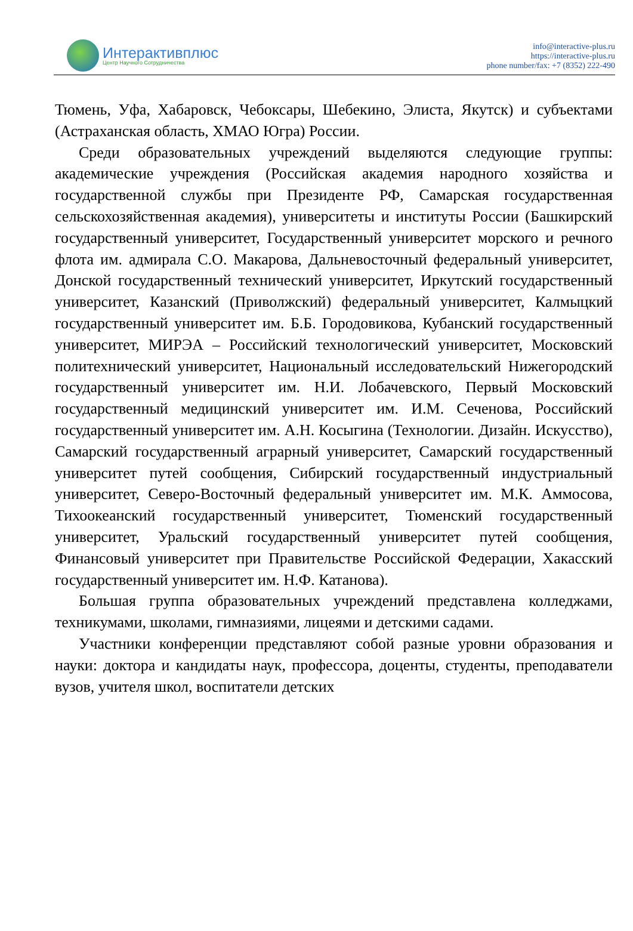Интерактивплюс
Центр Научного Сотрудничества
info@interactive-plus.ru
https://interactive-plus.ru
phone number/fax: +7 (8352) 222-490
Тюмень, Уфа, Хабаровск, Чебоксары, Шебекино, Элиста, Якутск) и субъектами (Астраханская область, ХМАО Югра) России.
Среди образовательных учреждений выделяются следующие группы: академические учреждения (Российская академия народного хозяйства и государственной службы при Президенте РФ, Самарская государственная сельскохозяйственная академия), университеты и институты России (Башкирский государственный университет, Государственный университет морского и речного флота им. адмирала С.О. Макарова, Дальневосточный федеральный университет, Донской государственный технический университет, Иркутский государственный университет, Казанский (Приволжский) федеральный университет, Калмыцкий государственный университет им. Б.Б. Городовикова, Кубанский государственный университет, МИРЭА – Российский технологический университет, Московский политехнический университет, Национальный исследовательский Нижегородский государственный университет им. Н.И. Лобачевского, Первый Московский государственный медицинский университет им. И.М. Сеченова, Российский государственный университет им. А.Н. Косыгина (Технологии. Дизайн. Искусство), Самарский государственный аграрный университет, Самарский государственный университет путей сообщения, Сибирский государственный индустриальный университет, Северо-Восточный федеральный университет им. М.К. Аммосова, Тихоокеанский государственный университет, Тюменский государственный университет, Уральский государственный университет путей сообщения, Финансовый университет при Правительстве Российской Федерации, Хакасский государственный университет им. Н.Ф. Катанова).
Большая группа образовательных учреждений представлена колледжами, техникумами, школами, гимназиями, лицеями и детскими садами.
Участники конференции представляют собой разные уровни образования и науки: доктора и кандидаты наук, профессора, доценты, студенты, преподаватели вузов, учителя школ, воспитатели детских